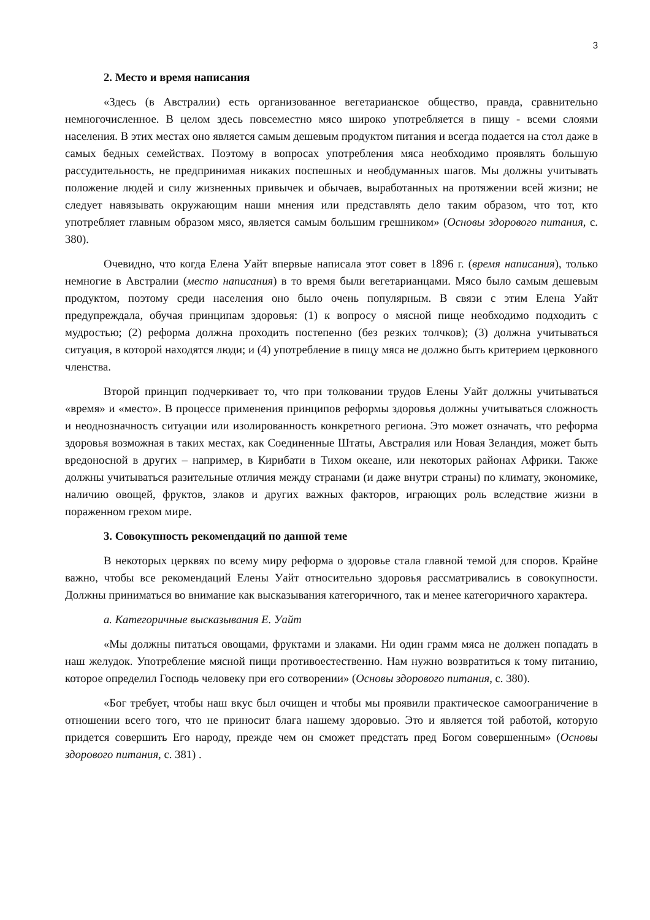3
2. Место и время написания
«Здесь (в Австралии) есть организованное вегетарианское общество, правда, сравнительно немногочисленное. В целом здесь повсеместно мясо широко употребляется в пищу - всеми слоями населения. В этих местах оно является самым дешевым продуктом питания и всегда подается на стол даже в самых бедных семействах. Поэтому в вопросах употребления мяса необходимо проявлять большую рассудительность, не предпринимая никаких поспешных и необдуманных шагов. Мы должны учитывать положение людей и силу жизненных привычек и обычаев, выработанных на протяжении всей жизни; не следует навязывать окружающим наши мнения или представлять дело таким образом, что тот, кто употребляет главным образом мясо, является самым большим грешником» (Основы здорового питания, с. 380).
Очевидно, что когда Елена Уайт впервые написала этот совет в 1896 г. (время написания), только немногие в Австралии (место написания) в то время были вегетарианцами. Мясо было самым дешевым продуктом, поэтому среди населения оно было очень популярным. В связи с этим Елена Уайт предупреждала, обучая принципам здоровья: (1) к вопросу о мясной пище необходимо подходить с мудростью; (2) реформа должна проходить постепенно (без резких толчков); (3) должна учитываться ситуация, в которой находятся люди; и (4) употребление в пищу мяса не должно быть критерием церковного членства.
Второй принцип подчеркивает то, что при толковании трудов Елены Уайт должны учитываться «время» и «место». В процессе применения принципов реформы здоровья должны учитываться сложность и неоднозначность ситуации или изолированность конкретного региона. Это может означать, что реформа здоровья возможная в таких местах, как Соединенные Штаты, Австралия или Новая Зеландия, может быть вредоносной в других – например, в Кирибати в Тихом океане, или некоторых районах Африки. Также должны учитываться разительные отличия между странами (и даже внутри страны) по климату, экономике, наличию овощей, фруктов, злаков и других важных факторов, играющих роль вследствие жизни в пораженном грехом мире.
3. Совокупность рекомендаций по данной теме
В некоторых церквях по всему миру реформа о здоровье стала главной темой для споров. Крайне важно, чтобы все рекомендаций Елены Уайт относительно здоровья рассматривались в совокупности. Должны приниматься во внимание как высказывания категоричного, так и менее категоричного характера.
а. Категоричные высказывания Е. Уайт
«Мы должны питаться овощами, фруктами и злаками. Ни один грамм мяса не должен попадать в наш желудок. Употребление мясной пищи противоестественно. Нам нужно возвратиться к тому питанию, которое определил Господь человеку при его сотворении» (Основы здорового питания, с. 380).
«Бог требует, чтобы наш вкус был очищен и чтобы мы проявили практическое самоограничение в отношении всего того, что не приносит блага нашему здоровью. Это и является той работой, которую придется совершить Его народу, прежде чем он сможет предстать пред Богом совершенным» (Основы здорового питания, с. 381) .